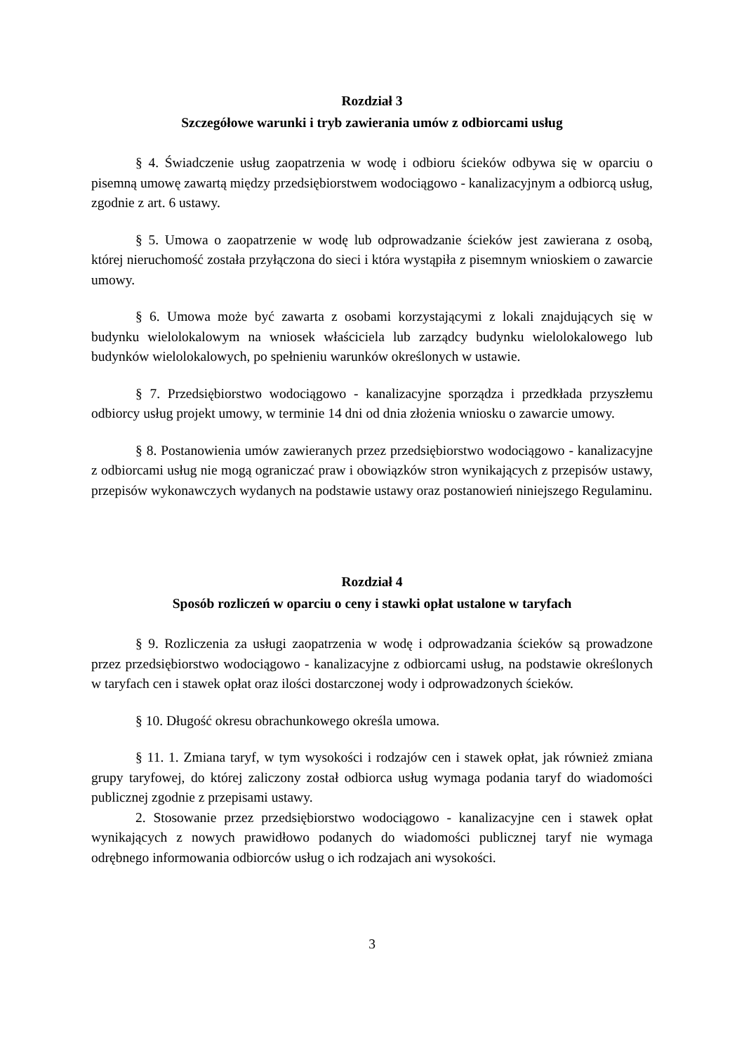Rozdział 3
Szczegółowe warunki i tryb zawierania umów z odbiorcami usług
§ 4. Świadczenie usług zaopatrzenia w wodę i odbioru ścieków odbywa się w oparciu o pisemną umowę zawartą między przedsiębiorstwem wodociągowo - kanalizacyjnym a odbiorcą usług, zgodnie z art. 6 ustawy.
§ 5. Umowa o zaopatrzenie w wodę lub odprowadzanie ścieków jest zawierana z osobą, której nieruchomość została przyłączona do sieci i która wystąpiła z pisemnym wnioskiem o zawarcie umowy.
§ 6. Umowa może być zawarta z osobami korzystającymi z lokali znajdujących się w budynku wielolokalowym na wniosek właściciela lub zarządcy budynku wielolokalowego lub budynków wielolokalowych, po spełnieniu warunków określonych w ustawie.
§ 7. Przedsiębiorstwo wodociągowo - kanalizacyjne sporządza i przedkłada przyszłemu odbiorcy usług projekt umowy, w terminie 14 dni od dnia złożenia wniosku o zawarcie umowy.
§ 8. Postanowienia umów zawieranych przez przedsiębiorstwo wodociągowo - kanalizacyjne z odbiorcami usług nie mogą ograniczać praw i obowiązków stron wynikających z przepisów ustawy, przepisów wykonawczych wydanych na podstawie ustawy oraz postanowień niniejszego Regulaminu.
Rozdział 4
Sposób rozliczeń w oparciu o ceny i stawki opłat ustalone w taryfach
§ 9. Rozliczenia za usługi zaopatrzenia w wodę i odprowadzania ścieków są prowadzone przez przedsiębiorstwo wodociągowo - kanalizacyjne z odbiorcami usług, na podstawie określonych w taryfach cen i stawek opłat oraz ilości dostarczonej wody i odprowadzonych ścieków.
§ 10. Długość okresu obrachunkowego określa umowa.
§ 11. 1. Zmiana taryf, w tym wysokości i rodzajów cen i stawek opłat, jak również zmiana grupy taryfowej, do której zaliczony został odbiorca usług wymaga podania taryf do wiadomości publicznej zgodnie z przepisami ustawy.
2. Stosowanie przez przedsiębiorstwo wodociągowo - kanalizacyjne cen i stawek opłat wynikających z nowych prawidłowo podanych do wiadomości publicznej taryf nie wymaga odrębnego informowania odbiorców usług o ich rodzajach ani wysokości.
3